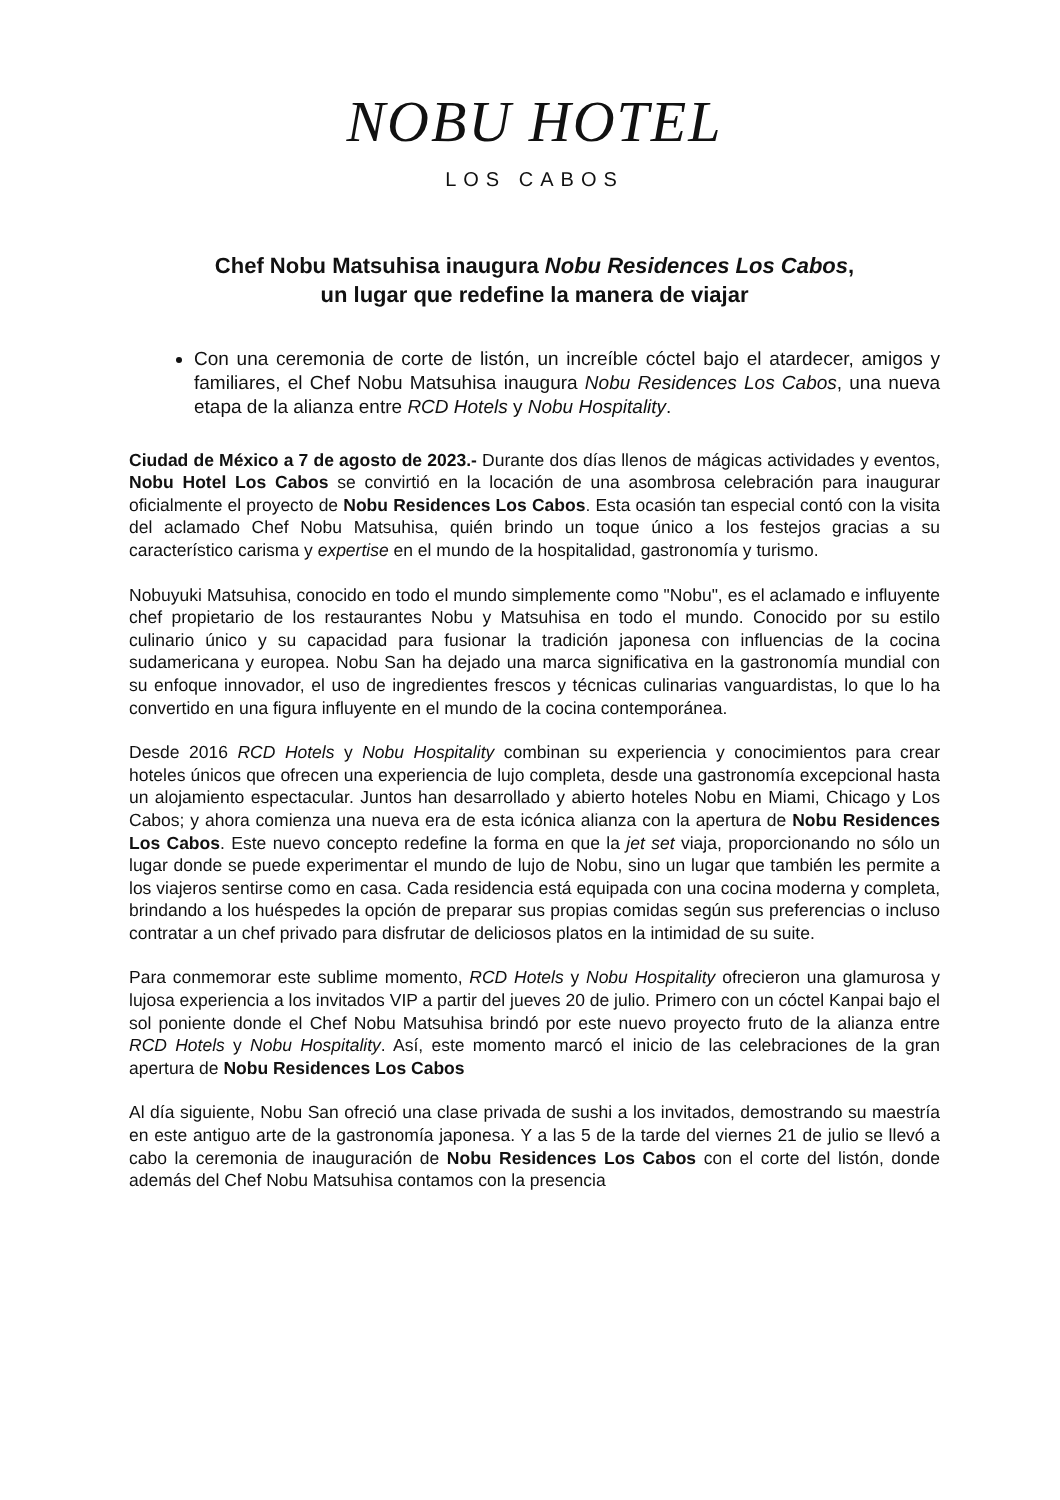NOBU HOTEL
LOS CABOS
Chef Nobu Matsuhisa inaugura Nobu Residences Los Cabos,
un lugar que redefine la manera de viajar
Con una ceremonia de corte de listón, un increíble cóctel bajo el atardecer, amigos y familiares, el Chef Nobu Matsuhisa inaugura Nobu Residences Los Cabos, una nueva etapa de la alianza entre RCD Hotels y Nobu Hospitality.
Ciudad de México a 7 de agosto de 2023.- Durante dos días llenos de mágicas actividades y eventos, Nobu Hotel Los Cabos se convirtió en la locación de una asombrosa celebración para inaugurar oficialmente el proyecto de Nobu Residences Los Cabos. Esta ocasión tan especial contó con la visita del aclamado Chef Nobu Matsuhisa, quién brindo un toque único a los festejos gracias a su característico carisma y expertise en el mundo de la hospitalidad, gastronomía y turismo.
Nobuyuki Matsuhisa, conocido en todo el mundo simplemente como "Nobu", es el aclamado e influyente chef propietario de los restaurantes Nobu y Matsuhisa en todo el mundo. Conocido por su estilo culinario único y su capacidad para fusionar la tradición japonesa con influencias de la cocina sudamericana y europea. Nobu San ha dejado una marca significativa en la gastronomía mundial con su enfoque innovador, el uso de ingredientes frescos y técnicas culinarias vanguardistas, lo que lo ha convertido en una figura influyente en el mundo de la cocina contemporánea.
Desde 2016 RCD Hotels y Nobu Hospitality combinan su experiencia y conocimientos para crear hoteles únicos que ofrecen una experiencia de lujo completa, desde una gastronomía excepcional hasta un alojamiento espectacular. Juntos han desarrollado y abierto hoteles Nobu en Miami, Chicago y Los Cabos; y ahora comienza una nueva era de esta icónica alianza con la apertura de Nobu Residences Los Cabos. Este nuevo concepto redefine la forma en que la jet set viaja, proporcionando no sólo un lugar donde se puede experimentar el mundo de lujo de Nobu, sino un lugar que también les permite a los viajeros sentirse como en casa. Cada residencia está equipada con una cocina moderna y completa, brindando a los huéspedes la opción de preparar sus propias comidas según sus preferencias o incluso contratar a un chef privado para disfrutar de deliciosos platos en la intimidad de su suite.
Para conmemorar este sublime momento, RCD Hotels y Nobu Hospitality ofrecieron una glamurosa y lujosa experiencia a los invitados VIP a partir del jueves 20 de julio. Primero con un cóctel Kanpai bajo el sol poniente donde el Chef Nobu Matsuhisa brindó por este nuevo proyecto fruto de la alianza entre RCD Hotels y Nobu Hospitality. Así, este momento marcó el inicio de las celebraciones de la gran apertura de Nobu Residences Los Cabos
Al día siguiente, Nobu San ofreció una clase privada de sushi a los invitados, demostrando su maestría en este antiguo arte de la gastronomía japonesa. Y a las 5 de la tarde del viernes 21 de julio se llevó a cabo la ceremonia de inauguración de Nobu Residences Los Cabos con el corte del listón, donde además del Chef Nobu Matsuhisa contamos con la presencia